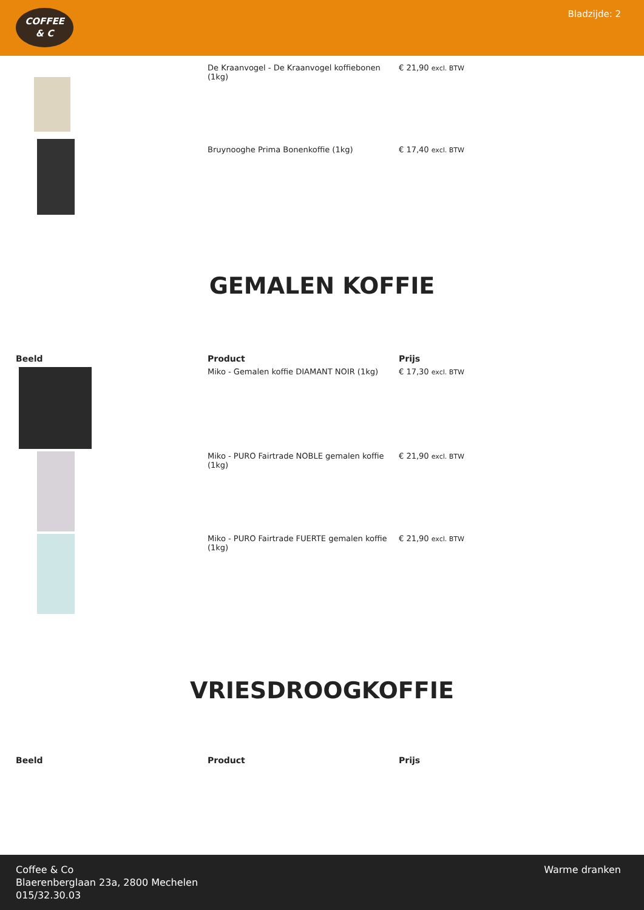COFFEE
& C
Bladzijde: 2
| | De Kraanvogel - De Kraanvogel koffiebonen (1kg) | € 21,90 excl. BTW |
| | Bruynooghe Prima Bonenkoffie (1kg) | € 17,40 excl. BTW |
GEMALEN KOFFIE
| Beeld | Product | Prijs |
| --- | --- | --- |
| | Miko - Gemalen koffie DIAMANT NOIR (1kg) | € 17,30 excl. BTW |
| | Miko - PURO Fairtrade NOBLE gemalen koffie (1kg) | € 21,90 excl. BTW |
| | Miko - PURO Fairtrade FUERTE gemalen koffie (1kg) | € 21,90 excl. BTW |
VRIESDROOGKOFFIE
| Beeld | Product | Prijs |
| --- | --- | --- |
Coffee & Co
Blaerenberglaan 23a, 2800 Mechelen
015/32.30.03
Warme dranken